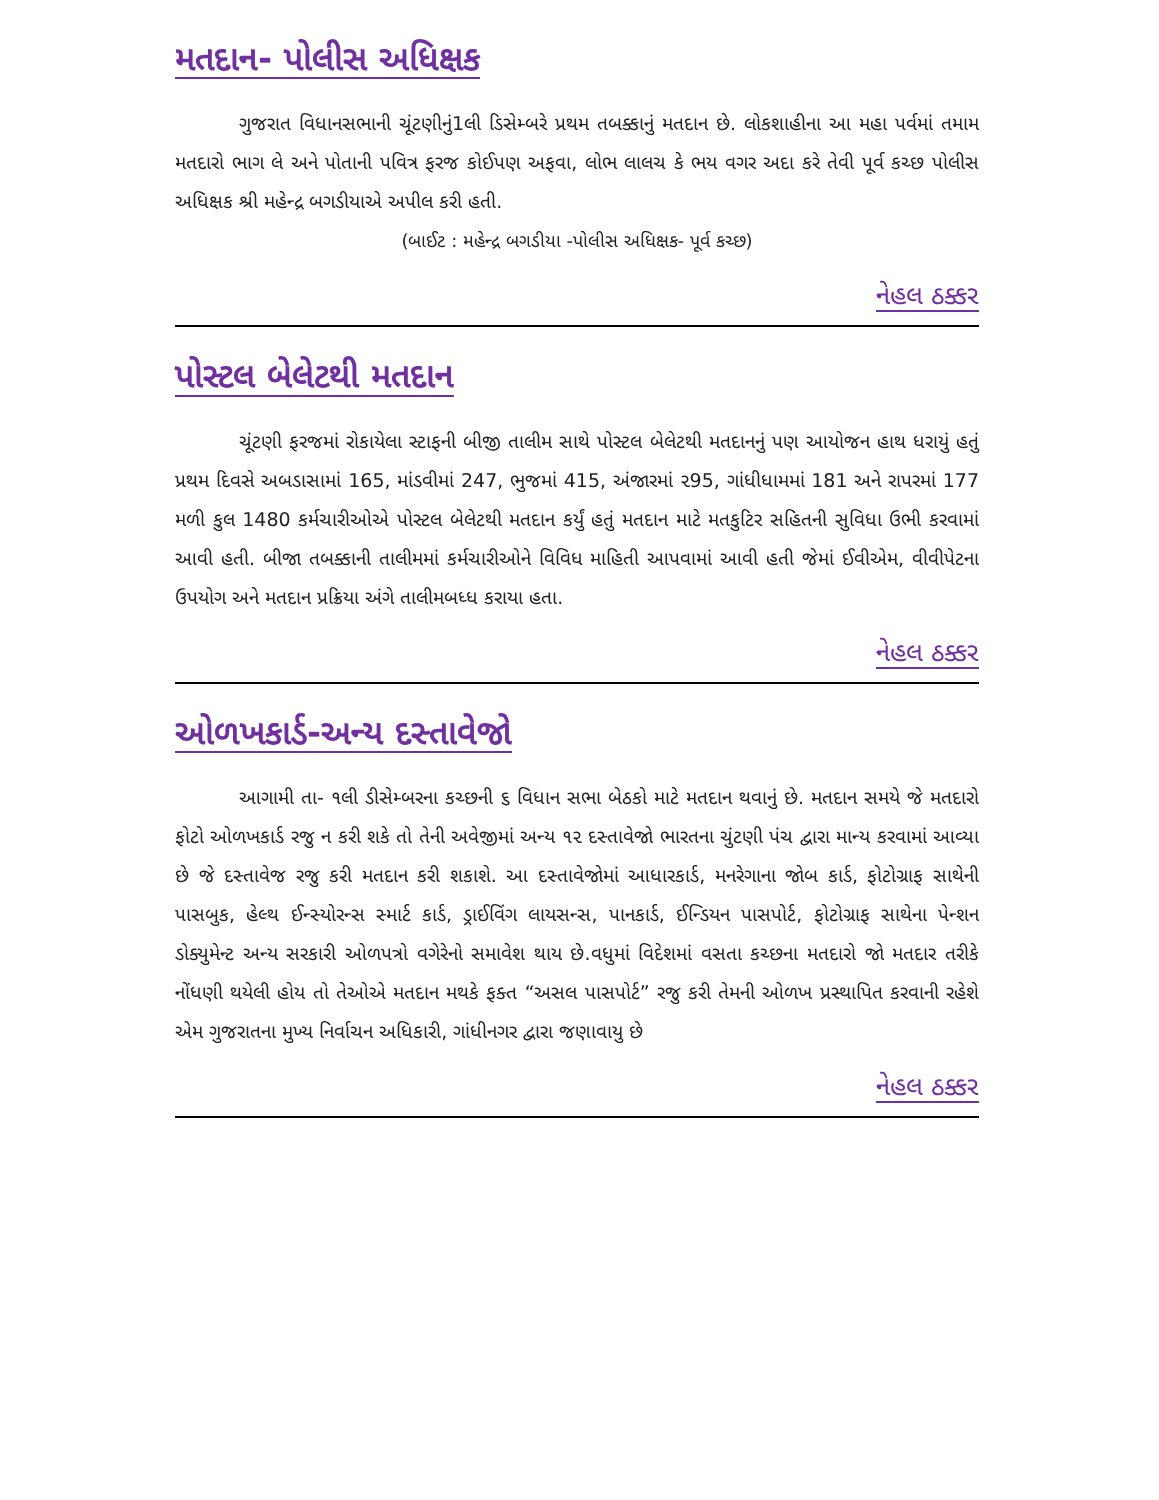મતદાન- પોલીસ અધિક્ષક
ગુજરાત વિધાનસભાની ચૂંટણીનું1લી ડિસેમ્બરે પ્રથમ તબક્કાનું મતદાન છે. લોકશાહીના આ મહા પર્વમાં તમામ મતદારો ભાગ લે અને પોતાની પવિત્ર ફરજ કોઈપણ અફવા, લોભ લાલચ કે ભય વગર અદા કરે તેવી પૂર્વ કચ્છ પોલીસ અધિક્ષક શ્રી મહેન્દ્ર બગડીયાએ અપીલ કરી હતી.
(બાઈટ : મહેન્દ્ર બગડીયા -પોલીસ અધિક્ષક- પૂર્વ કચ્છ)
નેહલ ઠક્કર
પોસ્ટલ બેલેટથી મતદાન
ચૂંટણી ફરજમાં રોકાયેલા સ્ટાફની બીજી તાલીમ સાથે પોસ્ટલ બેલેટથી મતદાનનું પણ આયોજન હાથ ધરાયું હતું પ્રથમ દિવસે અબડાસામાં 165, માંડવીમાં 247, ભુજમાં 415, અંજારમાં ૨95, ગાંધીધામમાં 181 અને રાપરમાં 177 મળી કુલ 1480 કર્મચારીઓએ પોસ્ટલ બેલેટથી મતદાન કર્યું હતું મતદાન માટે મતકુટિર સહિતની સુવિધા ઉભી કરવામાં આવી હતી. બીજા તબક્કાની તાલીમમાં કર્મચારીઓને વિવિધ માહિતી આપવામાં આવી હતી જેમાં ઈવીએમ, વીવીપેટના ઉપયોગ અને મતદાન પ્રક્રિયા અંગે તાલીમબધ્ધ કરાયા હતા.
નેહલ ઠક્કર
ઓળખકાર્ડ-અન્ય દસ્તાવેજો
આગામી તા- ૧લી ડીસેમ્બરના કચ્છની ૬ વિધાન સભા બેઠકો માટે મતદાન થવાનું છે. મતદાન સમયે જે મતદારો ફોટો ઓળખકાર્ડ રજુ ન કરી શકે તો તેની અવેજીમાં અન્ય ૧૨ દસ્તાવેજો ભારતના ચુંટણી પંચ દ્વારા માન્ય કરવામાં આવ્યા છે જે દસ્તાવેજ રજુ કરી મતદાન કરી શકાશે. આ દસ્તાવેજોમાં આધારકાર્ડ, મનરેગાના જોબ કાર્ડ, ફોટોગ્રાફ સાથેની પાસબુક, હેલ્થ ઈન્સ્યોરન્સ સ્માર્ટ કાર્ડ, ડ્રાઈવિંગ લાયસન્સ, પાનકાર્ડ, ઈન્ડિયન પાસપોર્ટ, ફોટોગ્રાફ સાથેના પેન્શન ડોક્યુમેન્ટ અન્ય સરકારી ઓળપત્રો વગેરેનો સમાવેશ થાય છે.વધુમાં વિદેશમાં વસતા કચ્છના મતદારો જો મતદાર તરીકે નોંધણી થયેલી હોય તો તેઓએ મતદાન મથકે ફક્ત “અસલ પાસપોર્ટ” રજુ કરી તેમની ઓળખ પ્રસ્થાપિત કરવાની રહેશે એમ ગુજરાતના મુખ્ય નિર્વાચન અધિકારી, ગાંધીનગર દ્વારા જણાવાયુ છે
નેહલ ઠક્કર